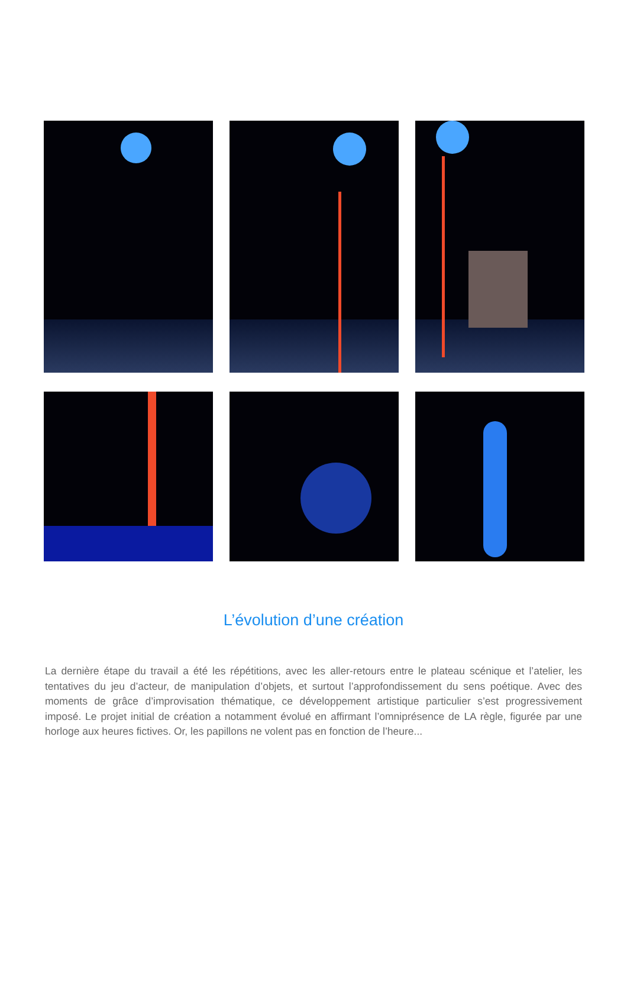L’évolution d’une création
La dernière étape du travail a été les répétitions, avec les aller-retours entre le plateau scénique et l’atelier, les tentatives du jeu d’acteur, de manipulation d’objets, et surtout l’approfondissement du sens poétique. Avec des moments de grâce d’improvisation thématique, ce développement artistique particulier s’est progressivement imposé. Le projet initial de création a notamment évolué en affirmant l’omniprésence de LA règle, figurée par une horloge aux heures fictives. Or, les papillons ne volent pas en fonction de l’heure...